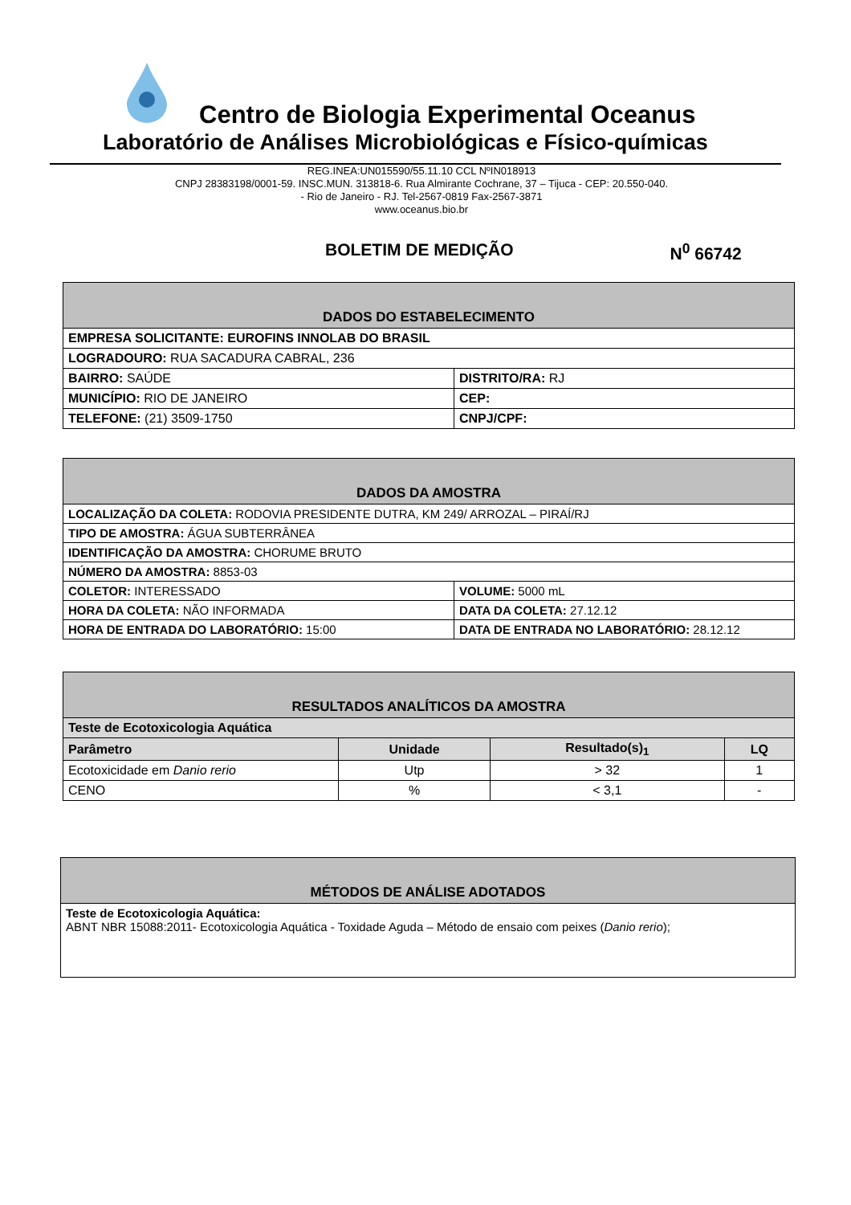Centro de Biologia Experimental Oceanus
Laboratório de Análises Microbiológicas e Físico-químicas
REG.INEA:UN015590/55.11.10 CCL NºIN018913
CNPJ 28383198/0001-59. INSC.MUN. 313818-6. Rua Almirante Cochrane, 37 – Tijuca - CEP: 20.550-040.
- Rio de Janeiro - RJ. Tel-2567-0819 Fax-2567-3871
www.oceanus.bio.br
BOLETIM DE MEDIÇÃO N<sup>0</sup> 66742
| DADOS DO ESTABELECIMENTO | |
| --- | --- |
| EMPRESA SOLICITANTE: EUROFINS INNOLAB DO BRASIL | |
| LOGRADOURO: RUA SACADURA CABRAL, 236 | |
| BAIRRO: SAÚDE | DISTRITO/RA: RJ |
| MUNICÍPIO: RIO DE JANEIRO | CEP: |
| TELEFONE: (21) 3509-1750 | CNPJ/CPF: |
| DADOS DA AMOSTRA | |
| --- | --- |
| LOCALIZAÇÃO DA COLETA: RODOVIA PRESIDENTE DUTRA, KM 249/ ARROZAL – PIRAÍ/RJ | |
| TIPO DE AMOSTRA: ÁGUA SUBTERRÂNEA | |
| IDENTIFICAÇÃO DA AMOSTRA: CHORUME BRUTO | |
| NÚMERO DA AMOSTRA: 8853-03 | |
| COLETOR: INTERESSADO | VOLUME: 5000 mL |
| HORA DA COLETA: NÃO INFORMADA | DATA DA COLETA: 27.12.12 |
| HORA DE ENTRADA DO LABORATÓRIO: 15:00 | DATA DE ENTRADA NO LABORATÓRIO: 28.12.12 |
| RESULTADOS ANALÍTICOS DA AMOSTRA | | | |
| --- | --- | --- | --- |
| Teste de Ecotoxicologia Aquática | | | |
| Parâmetro | Unidade | Resultado(s)<sub>1</sub> | LQ |
| Ecotoxicidade em Danio rerio | Utp | > 32 | 1 |
| CENO | % | < 3,1 | - |
| MÉTODOS DE ANÁLISE ADOTADOS |
| --- |
| Teste de Ecotoxicologia Aquática: ABNT NBR 15088:2011- Ecotoxicologia Aquática - Toxidade Aguda – Método de ensaio com peixes ( Danio rerio ); |